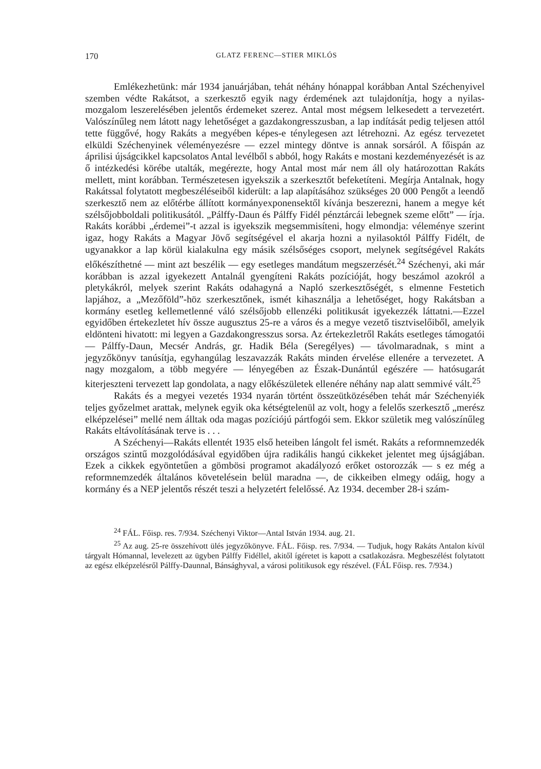170 GLATZ FERENC—STIER MIKLÓS
Emlékezhetünk: már 1934 januárjában, tehát néhány hónappal korábban Antal Széchenyivel szemben védte Rakátsot, a szerkesztő egyik nagy érdemének azt tulajdonítja, hogy a nyilas-mozgalom leszerelésében jelentős érdemeket szerez. Antal most mégsem lelkesedett a tervezetért. Valószínűleg nem látott nagy lehetőséget a gazdakongresszusban, a lap indítását pedig teljesen attól tette függővé, hogy Rakáts a megyében képes-e ténylegesen azt létrehozni. Az egész tervezetet elküldi Széchenyinek véleményezésre — ezzel mintegy döntve is annak sorsáról. A főispán az áprilisi újságcikkel kapcsolatos Antal levélből s abból, hogy Rakáts e mostani kezdeményezését is az ő intézkedési körébe utalták, megérezte, hogy Antal most már nem áll oly határozottan Rakáts mellett, mint korábban. Természetesen igyekszik a szerkesztőt befeketíteni. Megírja Antalnak, hogy Rakátssal folytatott megbeszéléseiből kiderült: a lap alapításához szükséges 20 000 Pengőt a leendő szerkesztő nem az előtérbe állított kormányexponensektől kívánja beszerezni, hanem a megye két szélsőjobboldali politikusától. „Pálffy-Daun és Pálffy Fidél pénztárcái lebegnek szeme előtt” — írja. Rakáts korábbi „érdemei”-t azzal is igyekszik megsemmisíteni, hogy elmondja: véleménye szerint igaz, hogy Rakáts a Magyar Jövő segítségével el akarja hozni a nyilasoktól Pálffy Fidélt, de ugyanakkor a lap körül kialakulna egy másik szélsőséges csoport, melynek segítségével Rakáts előkészíthetné — mint azt beszélik — egy esetleges mandátum megszerzését.<sup>24</sup> Széchenyi, aki már korábban is azzal igyekezett Antalnál gyengíteni Rakáts pozícióját, hogy beszámol azokról a pletykákról, melyek szerint Rakáts odahagyná a Napló szerkesztőségét, s elmenne Festetich lapjához, a „Mezőföld”-höz szerkesztőnek, ismét kihasználja a lehetőséget, hogy Rakátsban a kormány esetleg kellemetlenné váló szélsőjobb ellenzéki politikusát igyekezzék láttatni.—Ezzel egyidőben értekezletet hív össze augusztus 25-re a város és a megye vezető tisztviselőiből, amelyik eldönteni hivatott: mi legyen a Gazdakongresszus sorsa. Az értekezletről Rakáts esetleges támogatói — Pálffy-Daun, Mecsér András, gr. Hadik Béla (Seregélyes) — távolmaradnak, s mint a jegyzőkönyv tanúsítja, egyhangúlag leszavazzák Rakáts minden érvelése ellenére a tervezetet. A nagy mozgalom, a több megyére — lényegében az Észak-Dunántúl egészére — hatósugarát kiterjeszteni tervezett lap gondolata, a nagy előkészületek ellenére néhány nap alatt semmivé vált.<sup>25</sup>
Rakáts és a megyei vezetés 1934 nyarán történt összeütközésében tehát már Széchenyiék teljes győzelmet arattak, melynek egyik oka kétségtelenül az volt, hogy a felelős szerkesztő „merész elképzelései” mellé nem álltak oda magas pozíciójú pártfogói sem. Ekkor születik meg valószínűleg Rakáts eltávolításának terve is . . .
A Széchenyi—Rakáts ellentét 1935 első heteiben lángolt fel ismét. Rakáts a reformnemzedék országos szintű mozgolódásával egyidőben újra radikális hangú cikkeket jelentet meg újságjában. Ezek a cikkek egyöntetűen a gömbösi programot akadályozó erőket ostorozzák — s ez még a reformnemzedék általános követelésein belül maradna —, de cikkeiben elmegy odáig, hogy a kormány és a NEP jelentős részét teszi a helyzetért felelőssé. Az 1934. december 28-i szám-
<sup>24</sup> FÁL. Főisp. res. 7/934. Széchenyi Viktor—Antal István 1934. aug. 21.
<sup>25</sup> Az aug. 25-re összehívott ülés jegyzőkönyve. FÁL. Főisp. res. 7/934. — Tudjuk, hogy Rakáts Antalon kívül tárgyalt Hómannal, levelezett az ügyben Pálffy Fidéllel, akitől ígéretet is kapott a csatlakozásra. Megbeszélést folytatott az egész elképzelésről Pálffy-Daunnal, Bánsághyval, a városi politikusok egy részével. (FÁL Főisp. res. 7/934.)